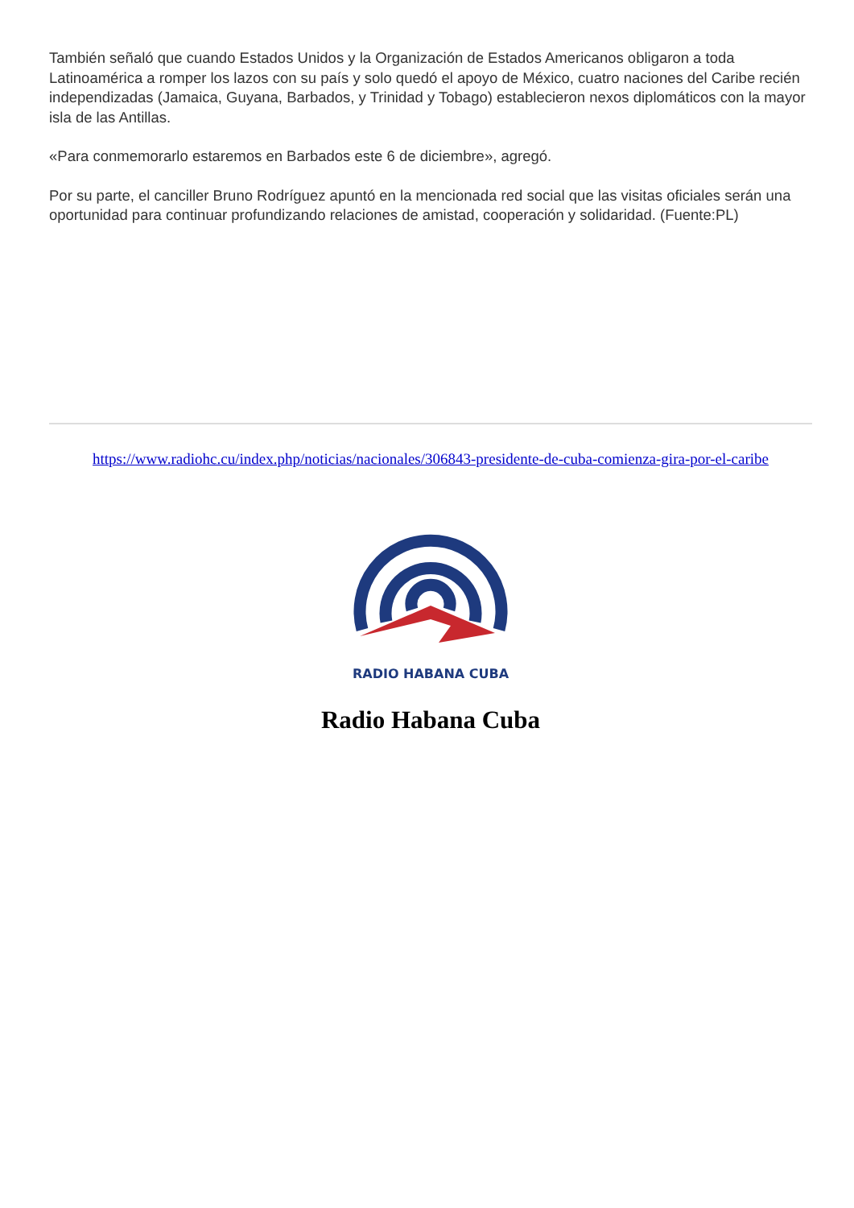También señaló que cuando Estados Unidos y la Organización de Estados Americanos obligaron a toda Latinoamérica a romper los lazos con su país y solo quedó el apoyo de México, cuatro naciones del Caribe recién independizadas (Jamaica, Guyana, Barbados, y Trinidad y Tobago) establecieron nexos diplomáticos con la mayor isla de las Antillas.
«Para conmemorarlo estaremos en Barbados este 6 de diciembre», agregó.
Por su parte, el canciller Bruno Rodríguez apuntó en la mencionada red social que las visitas oficiales serán una oportunidad para continuar profundizando relaciones de amistad, cooperación y solidaridad. (Fuente:PL)
https://www.radiohc.cu/index.php/noticias/nacionales/306843-presidente-de-cuba-comienza-gira-por-el-caribe
RADIO HABANA CUBA
Radio Habana Cuba